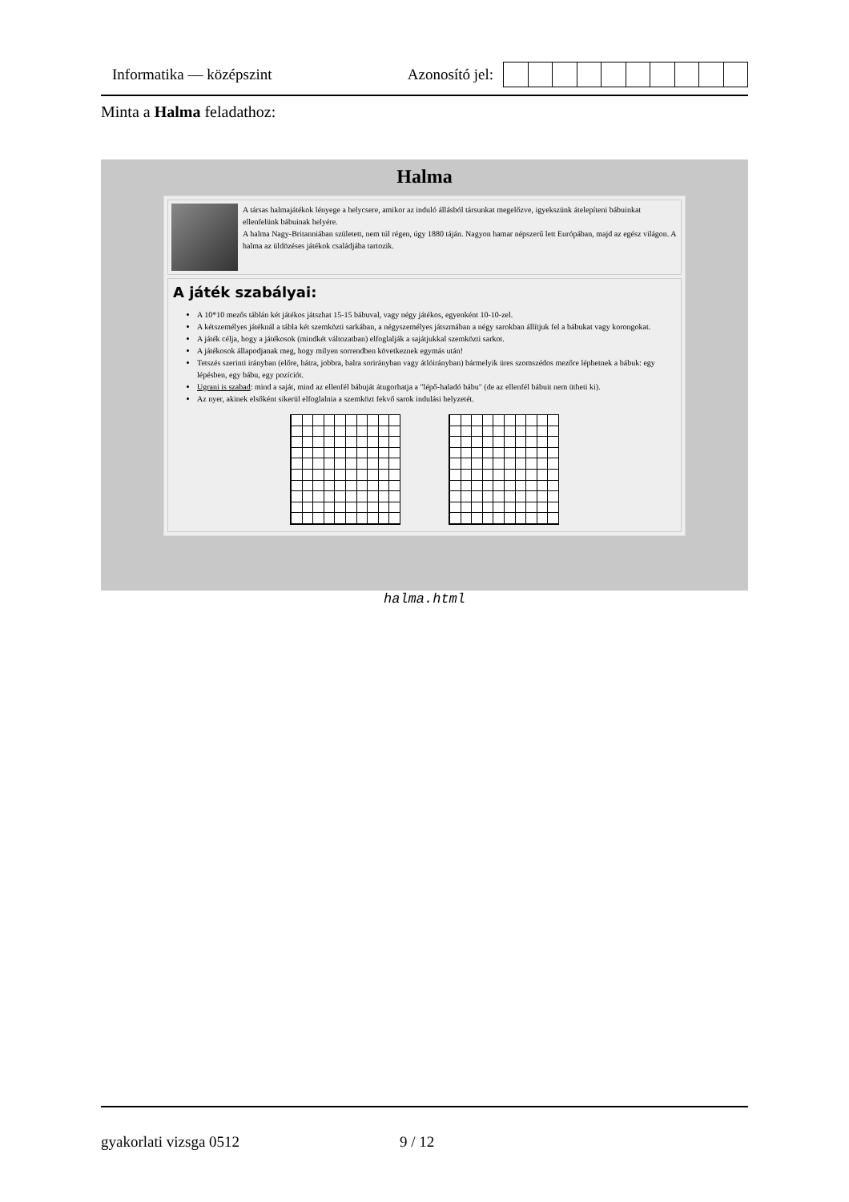Informatika — középszint Azonosító jel:
Minta a Halma feladathoz:
Halma
A társas halmajátékok lényege a helycsere, amikor az induló állásból társunkat megelőzve, igyekszünk átelepíteni bábuinkat ellenfelünk bábuinak helyére.
A halma Nagy-Britanniában született, nem túl régen, úgy 1880 táján. Nagyon hamar népszerű lett Európában, majd az egész világon. A halma az üldözéses játékok családjába tartozik.
A játék szabályai:
A 10*10 mezős táblán két játékos játszhat 15-15 bábuval, vagy négy játékos, egyenként 10-10-zel.
A kétszemélyes játéknál a tábla két szemközti sarkában, a négyszemélyes játszmában a négy sarokban állítjuk fel a bábukat vagy korongokat.
A játék célja, hogy a játékosok (mindkét változatban) elfoglalják a sajátjukkal szemközti sarkot.
A játékosok állapodjanak meg, hogy milyen sorrendben következnek egymás után!
Tetszés szerinti irányban (előre, hátra, jobbra, balra sorirányban vagy átlóirányban) bármelyik üres szomszédos mezőre léphetnek a bábuk: egy lépésben, egy bábu, egy pozíciót.
Ugrani is szabad: mind a saját, mind az ellenfél bábuját átugorhatja a "lépő-haladó bábu" (de az ellenfél bábuit nem ütheti ki).
Az nyer, akinek elsőként sikerül elfoglalnia a szemközt fekvő sarok indulási helyzetét.
halma.html
gyakorlati vizsga 0512 9 / 12